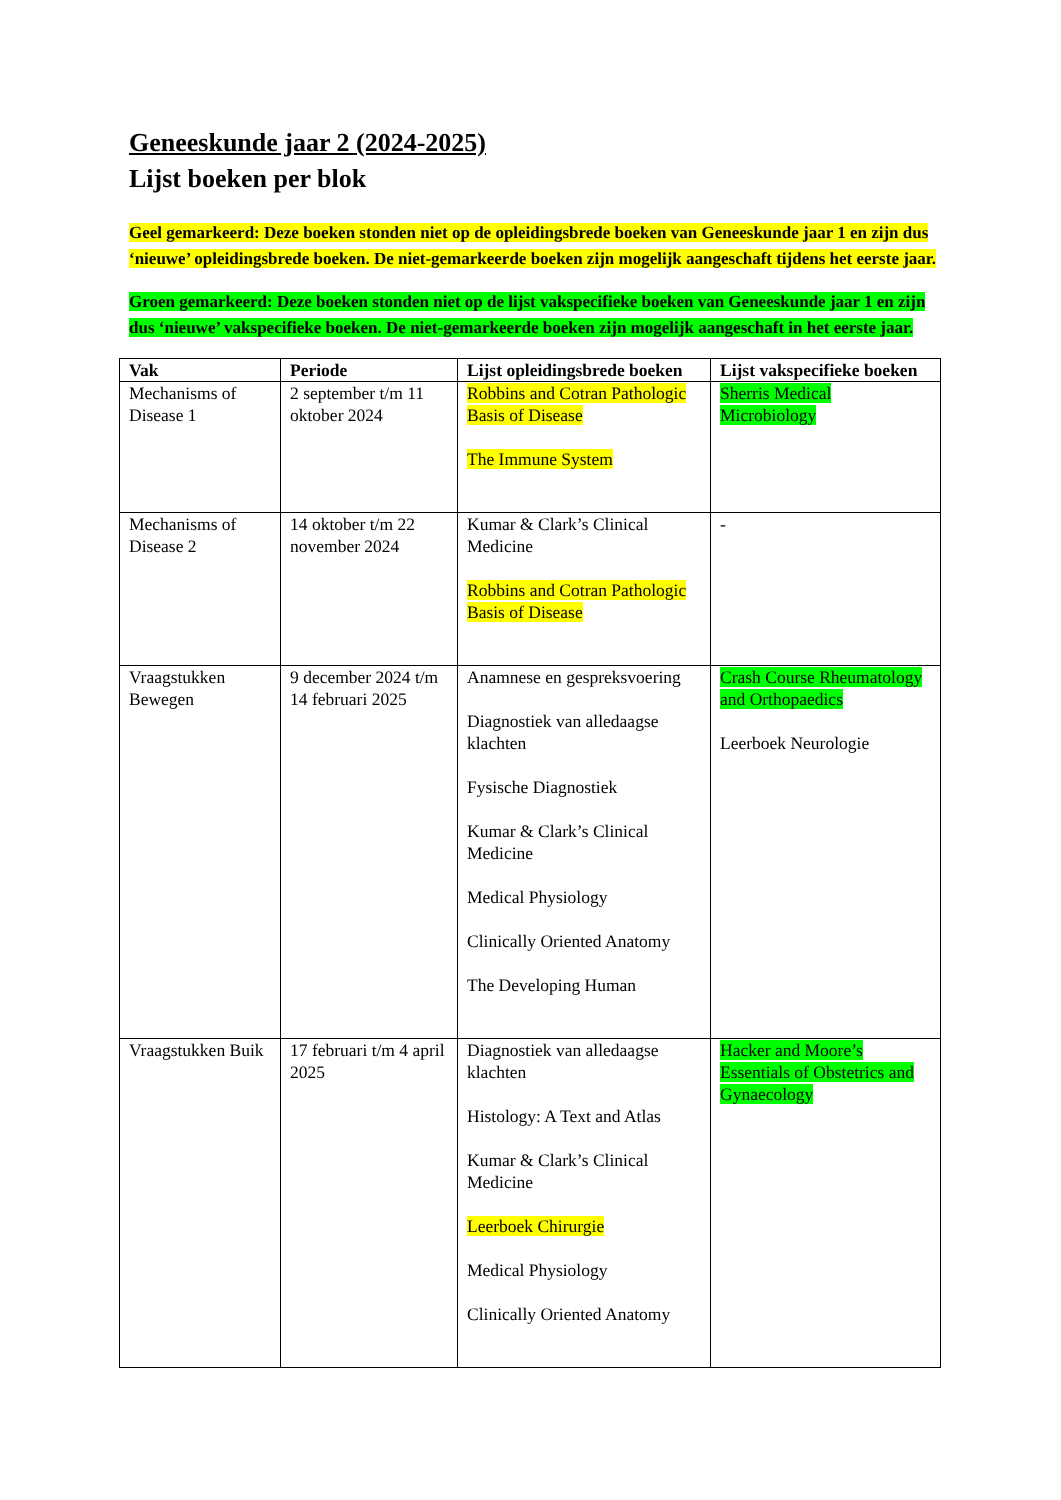Geneeskunde jaar 2 (2024-2025)
Lijst boeken per blok
Geel gemarkeerd: Deze boeken stonden niet op de opleidingsbrede boeken van Geneeskunde jaar 1 en zijn dus ‘nieuwe’ opleidingsbrede boeken. De niet-gemarkeerde boeken zijn mogelijk aangeschaft tijdens het eerste jaar.
Groen gemarkeerd: Deze boeken stonden niet op de lijst vakspecifieke boeken van Geneeskunde jaar 1 en zijn dus ‘nieuwe’ vakspecifieke boeken. De niet-gemarkeerde boeken zijn mogelijk aangeschaft in het eerste jaar.
| Vak | Periode | Lijst opleidingsbrede boeken | Lijst vakspecifieke boeken |
| --- | --- | --- | --- |
| Mechanisms of Disease 1 | 2 september t/m 11 oktober 2024 | Robbins and Cotran Pathologic Basis of Disease The Immune System | Sherris Medical Microbiology |
| Mechanisms of Disease 2 | 14 oktober t/m 22 november 2024 | Kumar & Clark’s Clinical Medicine Robbins and Cotran Pathologic Basis of Disease | - |
| Vraagstukken Bewegen | 9 december 2024 t/m 14 februari 2025 | Anamnese en gespreksvoering Diagnostiek van alledaagse klachten Fysische Diagnostiek Kumar & Clark’s Clinical Medicine Medical Physiology Clinically Oriented Anatomy The Developing Human | Crash Course Rheumatology and Orthopaedics Leerboek Neurologie |
| Vraagstukken Buik | 17 februari t/m 4 april 2025 | Diagnostiek van alledaagse klachten Histology: A Text and Atlas Kumar & Clark’s Clinical Medicine Leerboek Chirurgie Medical Physiology Clinically Oriented Anatomy | Hacker and Moore’s Essentials of Obstetrics and Gynaecology |